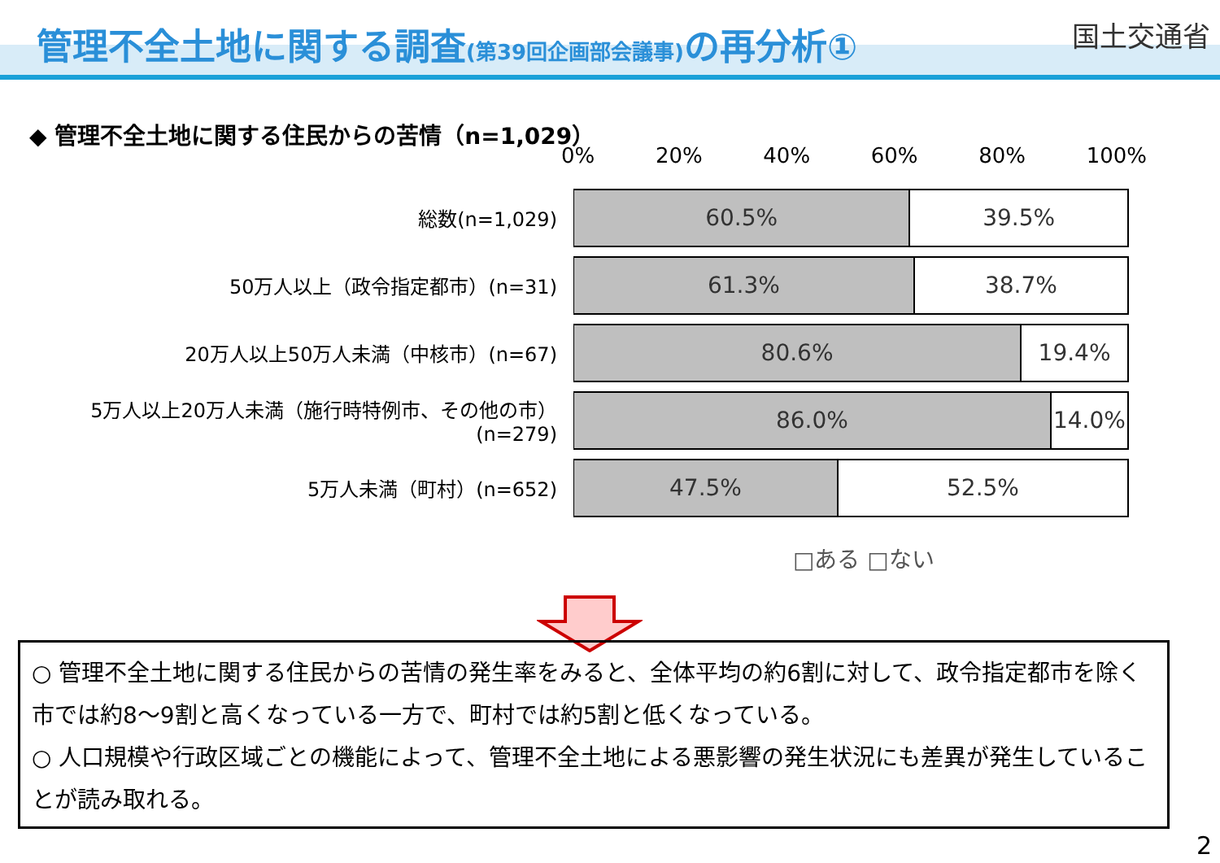管理不全土地に関する調査(第39回企画部会議事) の再分析① 国土交通省
◆ 管理不全土地に関する住民からの苦情（n=1,029）
0% 20% 40% 60% 80% 100%
総数(n=1,029)
60.5% 39.5%
50万人以上（政令指定都市）(n=31)
61.3% 38.7%
20万人以上50万人未満（中核市）(n=67)
80.6% 19.4%
5万人以上20万人未満（施行時特例市、その他の市）(n=279)
86.0% 14.0%
5万人未満（町村）(n=652)
47.5% 52.5%
□ある □ない
○ 管理不全土地に関する住民からの苦情の発生率をみると、全体平均の約6割に対して、政令指定都市を除く市では約8～9割と高くなっている一方で、町村では約5割と低くなっている。
○ 人口規模や行政区域ごとの機能によって、管理不全土地による悪影響の発生状況にも差異が発生していることが読み取れる。
2